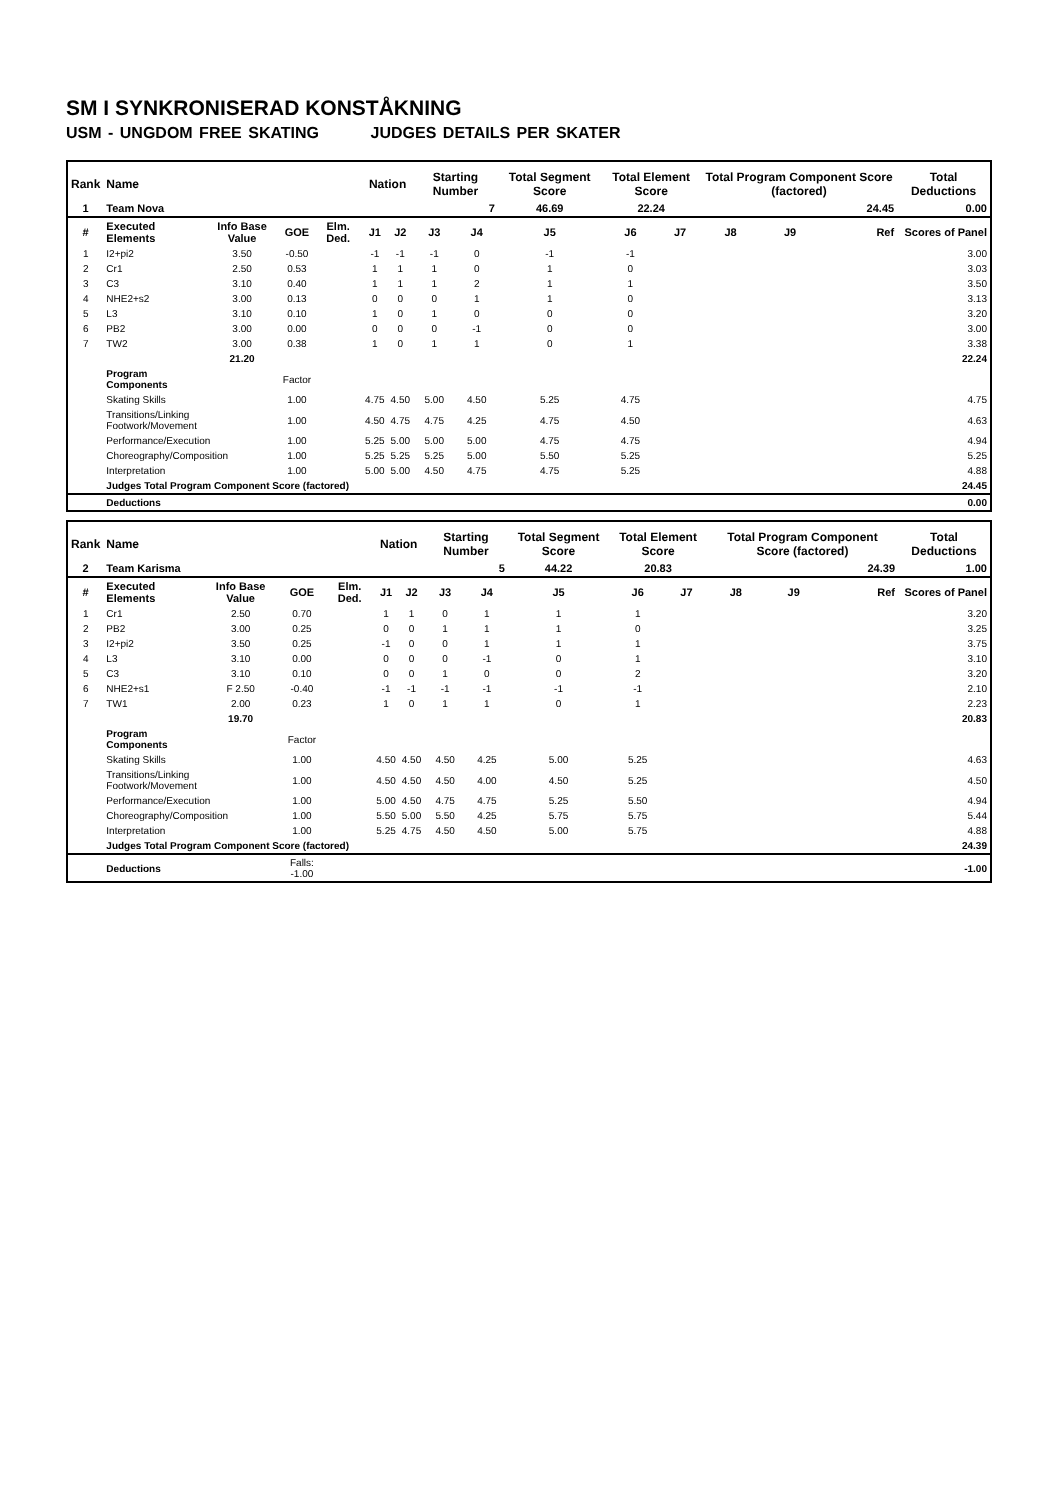SM I SYNKRONISERAD KONSTÅKNING
USM - UNGDOM FREE SKATING JUDGES DETAILS PER SKATER
| Rank | Name | | | | Nation | | Starting Number | | Total Segment Score | Total Element Score | | Total Program Component Score (factored) | | | Total Deductions |
| --- | --- | --- | --- | --- | --- | --- | --- | --- | --- | --- | --- | --- | --- | --- | --- |
| 1 | Team Nova | | | | | | 7 | | 46.69 | 22.24 | | 24.45 | | | 0.00 |
| # | Executed Elements | Info Base Value | GOE | Elm. Ded. | J1 | J2 | J3 | J4 | J5 | J6 | J7 | J8 | J9 | Ref | Scores of Panel |
| 1 | I2+pi2 | 3.50 | -0.50 | | -1 | -1 | -1 | 0 | -1 | -1 | | | | | 3.00 |
| 2 | Cr1 | 2.50 | 0.53 | | 1 | 1 | 1 | 0 | 1 | 0 | | | | | 3.03 |
| 3 | C3 | 3.10 | 0.40 | | 1 | 1 | 1 | 2 | 1 | 1 | | | | | 3.50 |
| 4 | NHE2+s2 | 3.00 | 0.13 | | 0 | 0 | 0 | 1 | 1 | 0 | | | | | 3.13 |
| 5 | L3 | 3.10 | 0.10 | | 1 | 0 | 1 | 0 | 0 | 0 | | | | | 3.20 |
| 6 | PB2 | 3.00 | 0.00 | | 0 | 0 | 0 | -1 | 0 | 0 | | | | | 3.00 |
| 7 | TW2 | 3.00 | 0.38 | | 1 | 0 | 1 | 1 | 0 | 1 | | | | | 3.38 |
| | | 21.20 | | | | | | | | | | | | | 22.24 |
| | Program Components | | Factor | | | | | | | | | | | | |
| | Skating Skills | | 1.00 | | 4.75 | 4.50 | 5.00 | 4.50 | 5.25 | 4.75 | | | | | 4.75 |
| | Transitions/Linking Footwork/Movement | | 1.00 | | 4.50 | 4.75 | 4.75 | 4.25 | 4.75 | 4.50 | | | | | 4.63 |
| | Performance/Execution | | 1.00 | | 5.25 | 5.00 | 5.00 | 5.00 | 4.75 | 4.75 | | | | | 4.94 |
| | Choreography/Composition | | 1.00 | | 5.25 | 5.25 | 5.25 | 5.00 | 5.50 | 5.25 | | | | | 5.25 |
| | Interpretation | | 1.00 | | 5.00 | 5.00 | 4.50 | 4.75 | 4.75 | 5.25 | | | | | 4.88 |
| | Judges Total Program Component Score (factored) | | | | | | | | | | | | | | 24.45 |
| | Deductions | | | | | | | | | | | | | | 0.00 |
| Rank | Name | | | | Nation | | Starting Number | | Total Segment Score | Total Element Score | | Total Program Component Score (factored) | | | Total Deductions |
| --- | --- | --- | --- | --- | --- | --- | --- | --- | --- | --- | --- | --- | --- | --- | --- |
| 2 | Team Karisma | | | | | | 5 | | 44.22 | 20.83 | | 24.39 | | | 1.00 |
| # | Executed Elements | Info Base Value | GOE | Elm. Ded. | J1 | J2 | J3 | J4 | J5 | J6 | J7 | J8 | J9 | Ref | Scores of Panel |
| 1 | Cr1 | 2.50 | 0.70 | | 1 | 1 | 0 | 1 | 1 | 1 | | | | | 3.20 |
| 2 | PB2 | 3.00 | 0.25 | | 0 | 0 | 1 | 1 | 1 | 0 | | | | | 3.25 |
| 3 | I2+pi2 | 3.50 | 0.25 | | -1 | 0 | 0 | 1 | 1 | 1 | | | | | 3.75 |
| 4 | L3 | 3.10 | 0.00 | | 0 | 0 | 0 | -1 | 0 | 1 | | | | | 3.10 |
| 5 | C3 | 3.10 | 0.10 | | 0 | 0 | 1 | 0 | 0 | 2 | | | | | 3.20 |
| 6 | NHE2+s1 | F 2.50 | -0.40 | | -1 | -1 | -1 | -1 | -1 | -1 | | | | | 2.10 |
| 7 | TW1 | 2.00 | 0.23 | | 1 | 0 | 1 | 1 | 0 | 1 | | | | | 2.23 |
| | | 19.70 | | | | | | | | | | | | | 20.83 |
| | Program Components | | Factor | | | | | | | | | | | | |
| | Skating Skills | | 1.00 | | 4.50 | 4.50 | 4.50 | 4.25 | 5.00 | 5.25 | | | | | 4.63 |
| | Transitions/Linking Footwork/Movement | | 1.00 | | 4.50 | 4.50 | 4.50 | 4.00 | 4.50 | 5.25 | | | | | 4.50 |
| | Performance/Execution | | 1.00 | | 5.00 | 4.50 | 4.75 | 4.75 | 5.25 | 5.50 | | | | | 4.94 |
| | Choreography/Composition | | 1.00 | | 5.50 | 5.00 | 5.50 | 4.25 | 5.75 | 5.75 | | | | | 5.44 |
| | Interpretation | | 1.00 | | 5.25 | 4.75 | 4.50 | 4.50 | 5.00 | 5.75 | | | | | 4.88 |
| | Judges Total Program Component Score (factored) | | | | | | | | | | | | | | 24.39 |
| | Deductions | | Falls: -1.00 | | | | | | | | | | | | -1.00 |